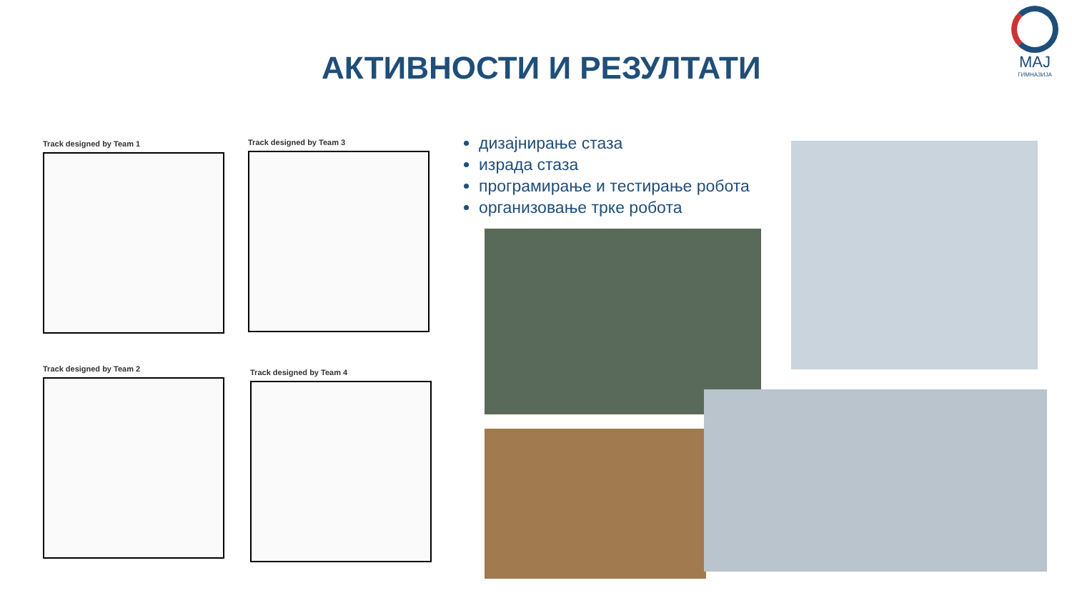МАЈ
ГИМНАЗИЈА
АКТИВНОСТИ И РЕЗУЛТАТИ
Track designed by Team 1 Track designed by Team 3
Track designed by Team 2 Track designed by Team 4
дизајнирање стаза
израда стаза
програмирање и тестирање робота
организовање трке робота